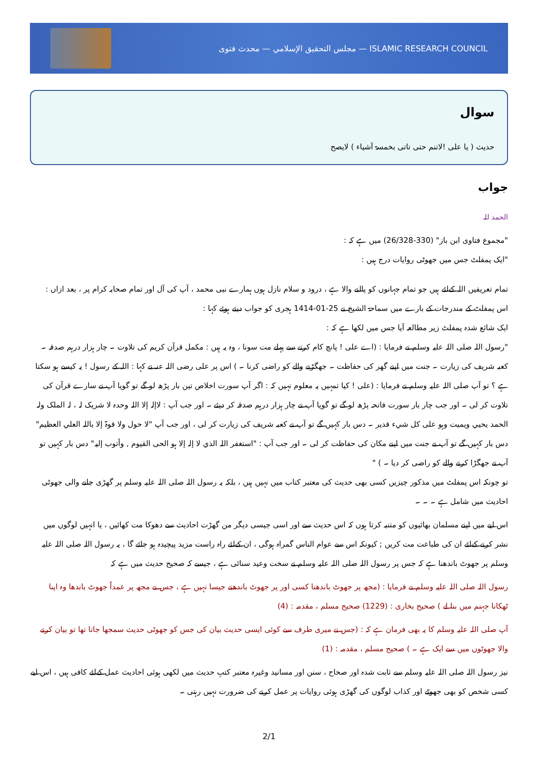مجلس التحقيق الإسلامي — محدث فتوی — ISLAMIC RESEARCH COUNCIL
سوال
حدیث ( یا علی !لاتنم حتی تاتی بخمسۃ اَشیاء ) لایصح
جواب
الحمد للہ
"مجموع فتاوی ابن باز" (330-26/328) میں ہے کہ :
"ایک پمفلٹ جس میں جھوٹی روایات درج ہیں :
تمام تعریفیں اللہ کےلئے ہیں جو تمام جہانوں کو پالنے والا ہے ، درود و سلام نازل ہوں ہمارے نبی محمد ، آپ کی آل اور تمام صحابہ کرام پر ، بعد ازاں :
اس پمفلٹ کے مندرجات کے بارے میں سماحۃ الشیخ نے 25-01-1414 ہجری کو جواب دیتے ہوئے کہا :
ایک شائع شدہ پمفلٹ زیر مطالعہ آیا جس میں لکھا ہے کہ :
"رسول اللہ صلی اللہ علیہ وسلم نے فرمایا : (اے علی ! پانچ کام کرنے سے پہلے مت سونا ، وہ یہ ہیں : مکمل قرآن کریم کی تلاوت ۔ چار ہزار درہم صدقہ ۔ کعبہ شریف کی زیارت ۔ جنت میں اپنے گھر کی حفاظت ۔ جھگڑنے والے کو راضی کرنا ۔ ) اس پر علی رضی اللہ عنہ نے کہا : اللہ کے رسول ! یہ کیسے ہو سکتا ہے ؟ تو آپ صلی اللہ علیہ وسلم نے فرمایا : (علی ! کیا تمہیں یہ معلوم نہیں کہ : اگر آپ سورت اخلاص تین بار پڑھ لو گے تو گویا آپ نے سارے قرآن کی تلاوت کر لی ۔ اور جب چار بار سورت فاتحہ پڑھ لو گے تو گویا آپ نے چار ہزار درہم صدقہ کر دیئے ۔ اور جب آپ : لاإلہ إلا اللہ وحدہ لا شریک لہ ، لہ الملک ولہ الحمد یحیي ویمیت وہو علی کل شيء قدیر ۔ دس بار کہیں گے تو آپ نے کعبہ شریف کی زیارت کر لی ، اور جب آپ "لا حول ولا قوۃ إلا باللہ العلي العظیم" دس بار کہیں گے تو آپ نے جنت میں اپنے مکان کی حفاظت کر لی ۔ اور جب آپ : "استغفر اللہ الذي لا إلہ إلا ہو الحی القیوم , وأتوب إلیہ" دس بار کہیں تو آپ نے جھگڑا کرنے والے کو راضی کر دیا ۔ ) "
تو چونکہ اس پمفلٹ میں مذکور چیزیں کسی بھی حدیث کی معتبر کتاب میں نہیں ہیں ، بلکہ یہ رسول اللہ صلی اللہ علیہ وسلم پر گھڑی جانے والی جھوٹی احادیث میں شامل ہے ۔ ۔ ۔
اس لیے میں اپنے مسلمان بھائیوں کو متنبہ کرتا ہوں کہ اس حدیث سے اور اسی جیسی دیگر من گھڑت احادیث سے دھوکا مت کھائیں ، یا انہیں لوگوں میں نشر کرنے کےلئے ان کی طباعت مت کریں ; کیونکہ اس سے عوام الناس گمراہ ہوگی ، ان کےلئے راہ راست مزید پیچیدہ ہو جائے گا ، یہ رسول اللہ صلی اللہ علیہ وسلم پر جھوٹ باندھنا ہے کہ جس پر رسول اللہ صلی اللہ علیہ وسلم نے سخت وعید سنائی ہے ، جیسے کہ صحیح حدیث میں ہے کہ
رسول اللہ صلی اللہ علیہ وسلم نے فرمایا : (مجھ پر جھوٹ باندھنا کسی اور پر جھوٹ باندھنے جیسا نہیں ہے ، جس نے مجھ پر عمداً جھوٹ باندھا وہ اپنا ٹھکانا جہنم میں بنا لے ) صحیح بخاری : (1229) صحیح مسلم ، مقدمہ : (4)
آپ صلی اللہ علیہ وسلم کا یہ بھی فرمان ہے کہ : (جس نے میری طرف سے کوئی ایسی حدیث بیان کی جس کو جھوٹی حدیث سمجھا جاتا تھا تو بیان کرنے والا جھوٹوں میں سے ایک ہے ۔ ) صحیح مسلم ، مقدمہ : (1)
نیز رسول اللہ صلی اللہ علیہ وسلم سے ثابت شدہ اور صحاح ، سنن اور مسانید وغیرہ معتبر کتبِ حدیث میں لکھی ہوئی احادیث عمل کےلئے کافی ہیں ، اس لیے کسی شخص کو بھی جھوٹے اور کذاب لوگوں کی گھڑی ہوئی روایات پر عمل کرنے کی ضرورت نہیں رہتی ۔
2/1